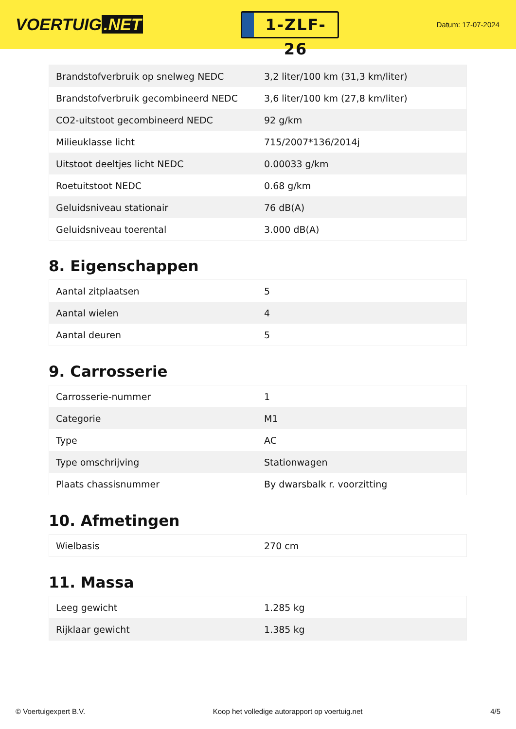VOERTUIG.NET
1-ZLF-26
Datum: 17-07-2024
| Brandstofverbruik op snelweg NEDC | 3,2 liter/100 km (31,3 km/liter) |
| Brandstofverbruik gecombineerd NEDC | 3,6 liter/100 km (27,8 km/liter) |
| CO2-uitstoot gecombineerd NEDC | 92 g/km |
| Milieuklasse licht | 715/2007*136/2014j |
| Uitstoot deeltjes licht NEDC | 0.00033 g/km |
| Roetuitstoot NEDC | 0.68 g/km |
| Geluidsniveau stationair | 76 dB(A) |
| Geluidsniveau toerental | 3.000 dB(A) |
8. Eigenschappen
| Aantal zitplaatsen | 5 |
| Aantal wielen | 4 |
| Aantal deuren | 5 |
9. Carrosserie
| Carrosserie-nummer | 1 |
| Categorie | M1 |
| Type | AC |
| Type omschrijving | Stationwagen |
| Plaats chassisnummer | By dwarsbalk r. voorzitting |
10. Afmetingen
| Wielbasis | 270 cm |
11. Massa
| Leeg gewicht | 1.285 kg |
| Rijklaar gewicht | 1.385 kg |
© Voertuigexpert B.V. Koop het volledige autorapport op voertuig.net 4/5